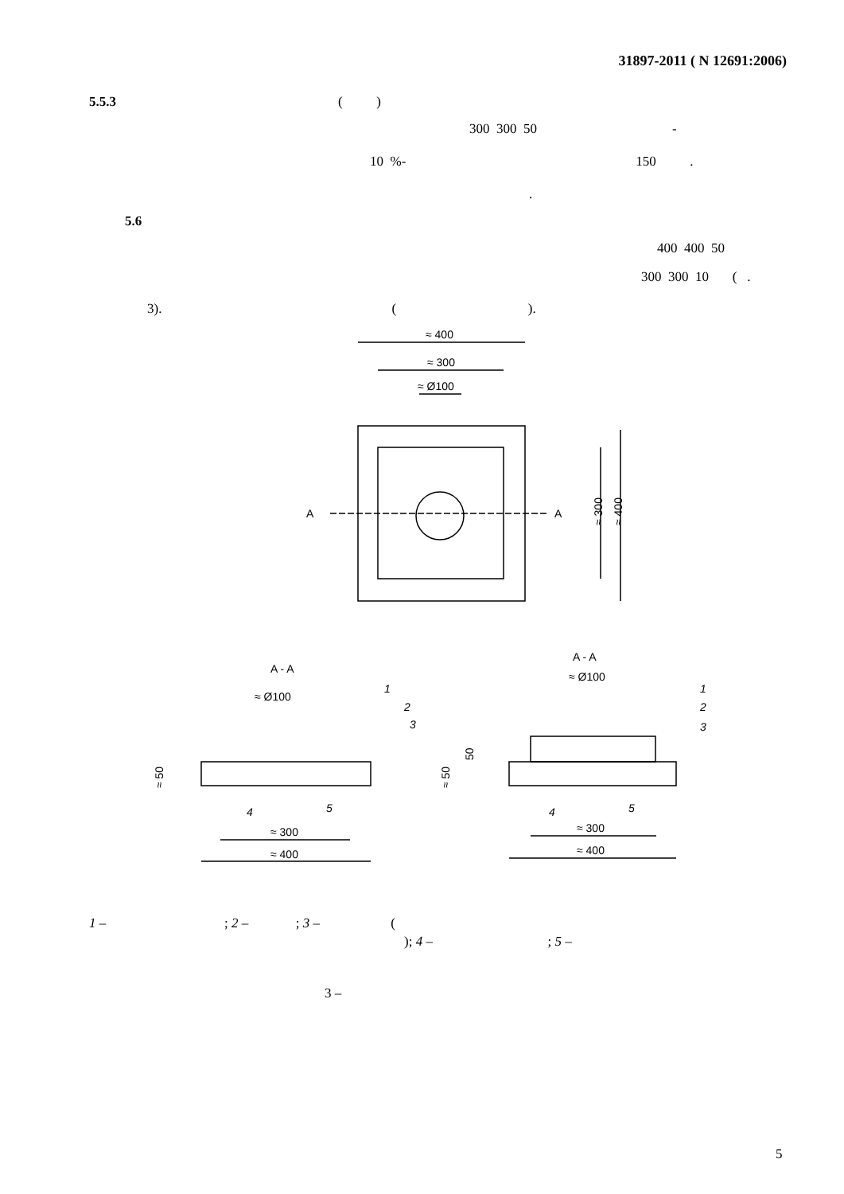31897-2011 ( N 12691:2006)
5.5.3
( )
300 300 50 -
10 %- 150 .
.
5.6
400 400 50
300 300 10 ( .
3). ( ).
≈ 400
≈ 300
≈ Ø100
A
A
≈ 300
≈ 400
A - A
≈ Ø100
A - A
≈ Ø100
≈ 300
≈ 400
≈ 300
≈ 400
1
2
3
4
5
1
2
3
4
5
≈ 50
≈ 50
50
1 – ; 2 – ; 3 – (
); 4 – ; 5 –
3 –
5